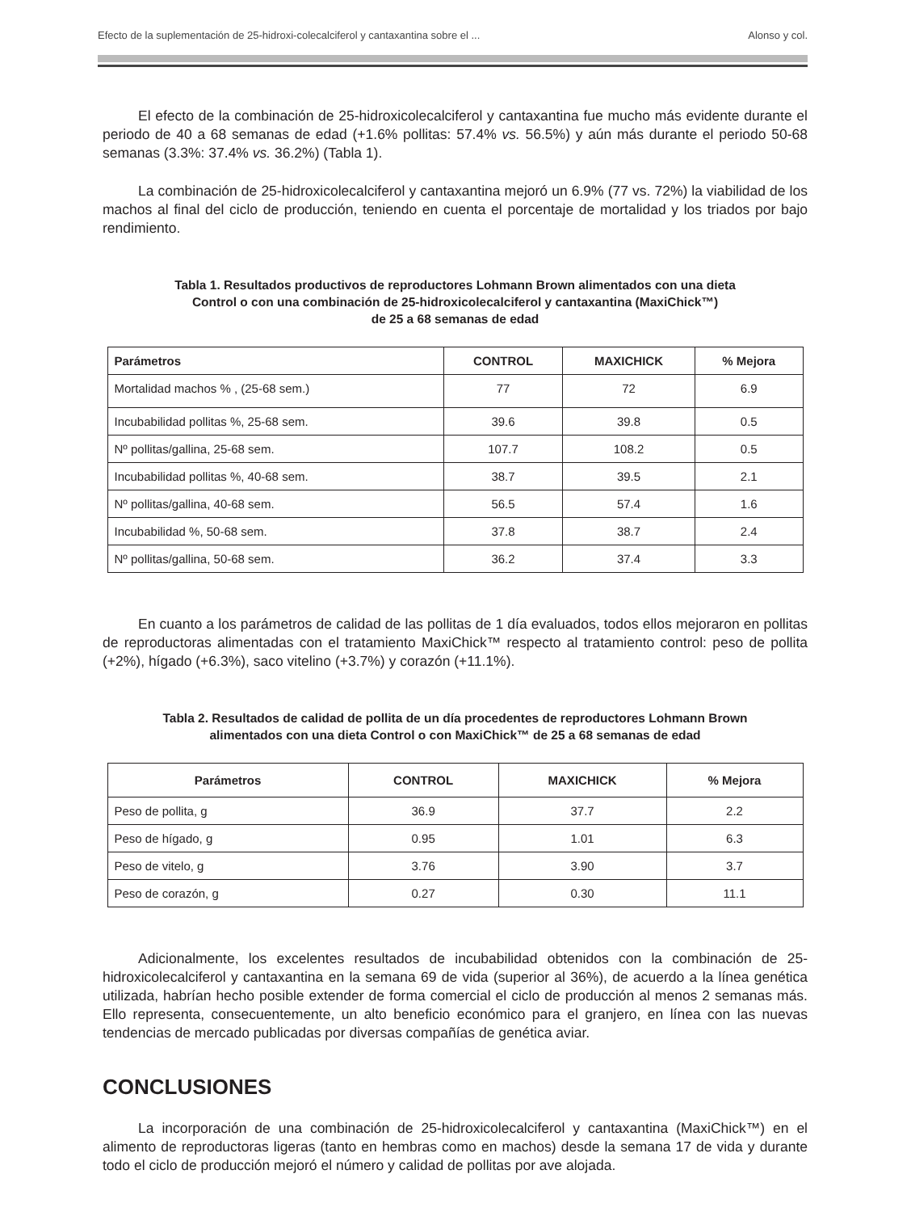Efecto de la suplementación de 25-hidroxi-colecalciferol y cantaxantina sobre el ... Alonso y col.
El efecto de la combinación de 25-hidroxicolecalciferol y cantaxantina fue mucho más evidente durante el periodo de 40 a 68 semanas de edad (+1.6% pollitas: 57.4% vs. 56.5%) y aún más durante el periodo 50-68 semanas (3.3%: 37.4% vs. 36.2%) (Tabla 1).
La combinación de 25-hidroxicolecalciferol y cantaxantina mejoró un 6.9% (77 vs. 72%) la viabilidad de los machos al final del ciclo de producción, teniendo en cuenta el porcentaje de mortalidad y los triados por bajo rendimiento.
Tabla 1. Resultados productivos de reproductores Lohmann Brown alimentados con una dieta
Control o con una combinación de 25-hidroxicolecalciferol y cantaxantina (MaxiChick™)
de 25 a 68 semanas de edad
| Parámetros | CONTROL | MAXICHICK | % Mejora |
| --- | --- | --- | --- |
| Mortalidad machos % , (25-68 sem.) | 77 | 72 | 6.9 |
| Incubabilidad pollitas %, 25-68 sem. | 39.6 | 39.8 | 0.5 |
| Nº pollitas/gallina, 25-68 sem. | 107.7 | 108.2 | 0.5 |
| Incubabilidad pollitas %, 40-68 sem. | 38.7 | 39.5 | 2.1 |
| Nº pollitas/gallina, 40-68 sem. | 56.5 | 57.4 | 1.6 |
| Incubabilidad %, 50-68 sem. | 37.8 | 38.7 | 2.4 |
| Nº pollitas/gallina, 50-68 sem. | 36.2 | 37.4 | 3.3 |
En cuanto a los parámetros de calidad de las pollitas de 1 día evaluados, todos ellos mejoraron en pollitas de reproductoras alimentadas con el tratamiento MaxiChick™ respecto al tratamiento control: peso de pollita (+2%), hígado (+6.3%), saco vitelino (+3.7%) y corazón (+11.1%).
Tabla 2. Resultados de calidad de pollita de un día procedentes de reproductores Lohmann Brown
alimentados con una dieta Control o con MaxiChick™ de 25 a 68 semanas de edad
| Parámetros | CONTROL | MAXICHICK | % Mejora |
| --- | --- | --- | --- |
| Peso de pollita, g | 36.9 | 37.7 | 2.2 |
| Peso de hígado, g | 0.95 | 1.01 | 6.3 |
| Peso de vitelo, g | 3.76 | 3.90 | 3.7 |
| Peso de corazón, g | 0.27 | 0.30 | 11.1 |
Adicionalmente, los excelentes resultados de incubabilidad obtenidos con la combinación de 25-hidroxicolecalciferol y cantaxantina en la semana 69 de vida (superior al 36%), de acuerdo a la línea genética utilizada, habrían hecho posible extender de forma comercial el ciclo de producción al menos 2 semanas más. Ello representa, consecuentemente, un alto beneficio económico para el granjero, en línea con las nuevas tendencias de mercado publicadas por diversas compañías de genética aviar.
CONCLUSIONES
La incorporación de una combinación de 25-hidroxicolecalciferol y cantaxantina (MaxiChick™) en el alimento de reproductoras ligeras (tanto en hembras como en machos) desde la semana 17 de vida y durante todo el ciclo de producción mejoró el número y calidad de pollitas por ave alojada.